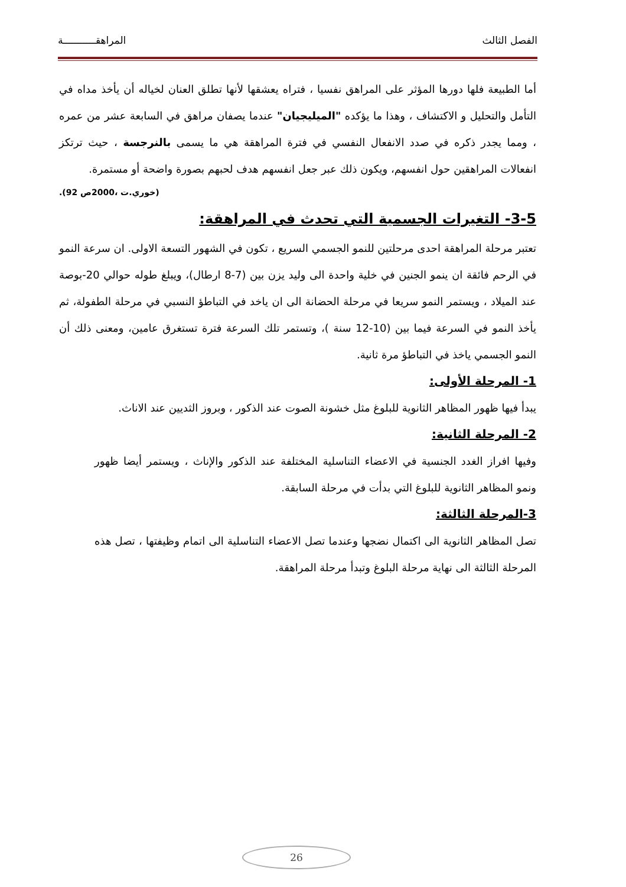الفصل الثالث المراهقـــــــــــة
أما الطبيعة فلها دورها المؤثر على المراهق نفسيا ، فتراه يعشقها لأنها تطلق العنان لخياله أن يأخذ مداه في التأمل والتحليل و الاكتشاف ، وهذا ما يؤكده "الميليجيان" عندما يصفان مراهق في السابعة عشر من عمره ، ومما يجدر ذكره في صدد الانفعال النفسي في فترة المراهقة هي ما يسمى بالنرجسة ، حيث ترتكز انفعالات المراهقين حول انفسهم، ويكون ذلك عبر جعل انفسهم هدف لحبهم بصورة واضحة أو مستمرة.
(خوري.ت ،2000ص 92).
3-5- التغيرات الجسمية التي تحدث في المراهقة:
تعتبر مرحلة المراهقة احدى مرحلتين للنمو الجسمي السريع ، تكون في الشهور التسعة الاولى. ان سرعة النمو في الرحم فائقة ان ينمو الجنين في خلية واحدة الى وليد يزن بين (7-8 ارطال)، ويبلغ طوله حوالي 20-بوصة عند الميلاد ، ويستمر النمو سريعا في مرحلة الحضانة الى ان ياخد في التباطؤ النسبي في مرحلة الطفولة، ثم يأخذ النمو في السرعة فيما بين (10-12 سنة )، وتستمر تلك السرعة فترة تستغرق عامين، ومعنى ذلك أن النمو الجسمي ياخذ في التباطؤ مرة ثانية.
1- المرحلة الأولى:
يبدأ فيها ظهور المظاهر الثانوية للبلوغ مثل خشونة الصوت عند الذكور ، وبروز الثديين عند الاناث.
2- المرحلة الثانية:
وفيها افراز الغدد الجنسية في الاعضاء التناسلية المختلفة عند الذكور والإناث ، ويستمر أيضا ظهور ونمو المظاهر الثانوية للبلوغ التي بدأت في مرحلة السابقة.
3-المرحلة الثالثة:
تصل المظاهر الثانوية الى اكتمال نضجها وعندما تصل الاعضاء التناسلية الى اتمام وظيفتها ، تصل هذه المرحلة الثالثة الى نهاية مرحلة البلوغ وتبدأ مرحلة المراهقة.
26